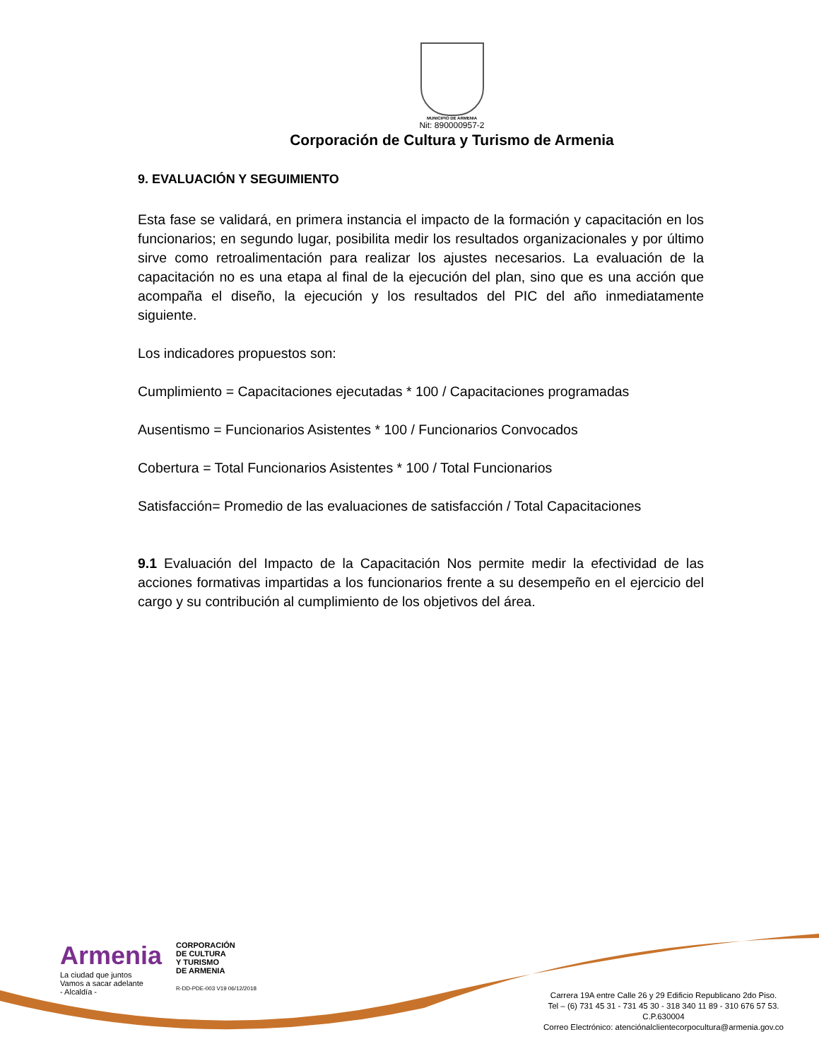MUNICIPIO DE ARMENIA
Nit: 890000957-2
Corporación de Cultura y Turismo de Armenia
9. EVALUACIÓN Y SEGUIMIENTO
Esta fase se validará, en primera instancia el impacto de la formación y capacitación en los funcionarios; en segundo lugar, posibilita medir los resultados organizacionales y por último sirve como retroalimentación para realizar los ajustes necesarios. La evaluación de la capacitación no es una etapa al final de la ejecución del plan, sino que es una acción que acompaña el diseño, la ejecución y los resultados del PIC del año inmediatamente siguiente.
Los indicadores propuestos son:
Cumplimiento = Capacitaciones ejecutadas * 100 / Capacitaciones programadas
Ausentismo = Funcionarios Asistentes * 100 / Funcionarios Convocados
Cobertura = Total Funcionarios Asistentes * 100 / Total Funcionarios
Satisfacción= Promedio de las evaluaciones de satisfacción / Total Capacitaciones
9.1 Evaluación del Impacto de la Capacitación Nos permite medir la efectividad de las acciones formativas impartidas a los funcionarios frente a su desempeño en el ejercicio del cargo y su contribución al cumplimiento de los objetivos del área.
Armenia
La ciudad que juntos
Vamos a sacar adelante
- Alcaldía -
CORPORACIÓN
DE CULTURA
Y TURISMO
DE ARMENIA
R-DD-PDE-003 V19 06/12/2018
Carrera 19A entre Calle 26 y 29 Edificio Republicano 2do Piso.
Tel – (6) 731 45 31 - 731 45 30 - 318 340 11 89 - 310 676 57 53.
C.P.630004
Correo Electrónico: atenciónalclientecorpocultura@armenia.gov.co